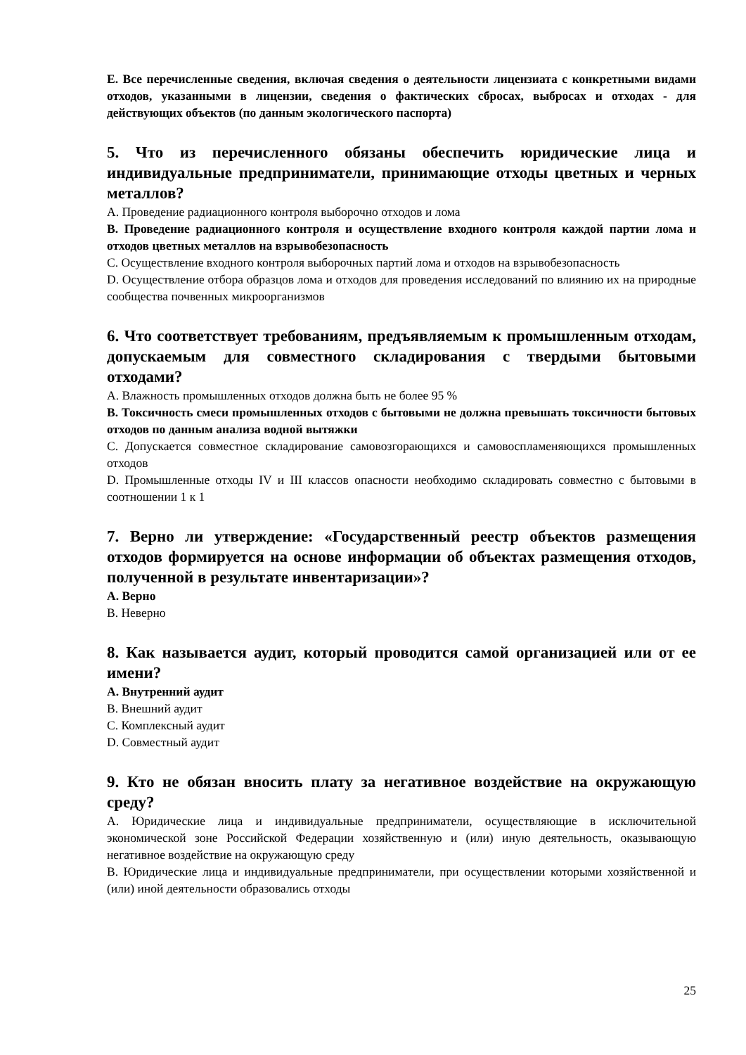E. Все перечисленные сведения, включая сведения о деятельности лицензиата с конкретными видами отходов, указанными в лицензии, сведения о фактических сбросах, выбросах и отходах - для действующих объектов (по данным экологического паспорта)
5. Что из перечисленного обязаны обеспечить юридические лица и индивидуальные предприниматели, принимающие отходы цветных и черных металлов?
A. Проведение радиационного контроля выборочно отходов и лома
B. Проведение радиационного контроля и осуществление входного контроля каждой партии лома и отходов цветных металлов на взрывобезопасность
C. Осуществление входного контроля выборочных партий лома и отходов на взрывобезопасность
D. Осуществление отбора образцов лома и отходов для проведения исследований по влиянию их на природные сообщества почвенных микроорганизмов
6. Что соответствует требованиям, предъявляемым к промышленным отходам, допускаемым для совместного складирования с твердыми бытовыми отходами?
A. Влажность промышленных отходов должна быть не более 95 %
B. Токсичность смеси промышленных отходов с бытовыми не должна превышать токсичности бытовых отходов по данным анализа водной вытяжки
C. Допускается совместное складирование самовозгорающихся и самовоспламеняющихся промышленных отходов
D. Промышленные отходы IV и III классов опасности необходимо складировать совместно с бытовыми в соотношении 1 к 1
7. Верно ли утверждение: «Государственный реестр объектов размещения отходов формируется на основе информации об объектах размещения отходов, полученной в результате инвентаризации»?
A. Верно
B. Неверно
8. Как называется аудит, который проводится самой организацией или от ее имени?
A. Внутренний аудит
B. Внешний аудит
C. Комплексный аудит
D. Совместный аудит
9. Кто не обязан вносить плату за негативное воздействие на окружающую среду?
A. Юридические лица и индивидуальные предприниматели, осуществляющие в исключительной экономической зоне Российской Федерации хозяйственную и (или) иную деятельность, оказывающую негативное воздействие на окружающую среду
B. Юридические лица и индивидуальные предприниматели, при осуществлении которыми хозяйственной и (или) иной деятельности образовались отходы
25